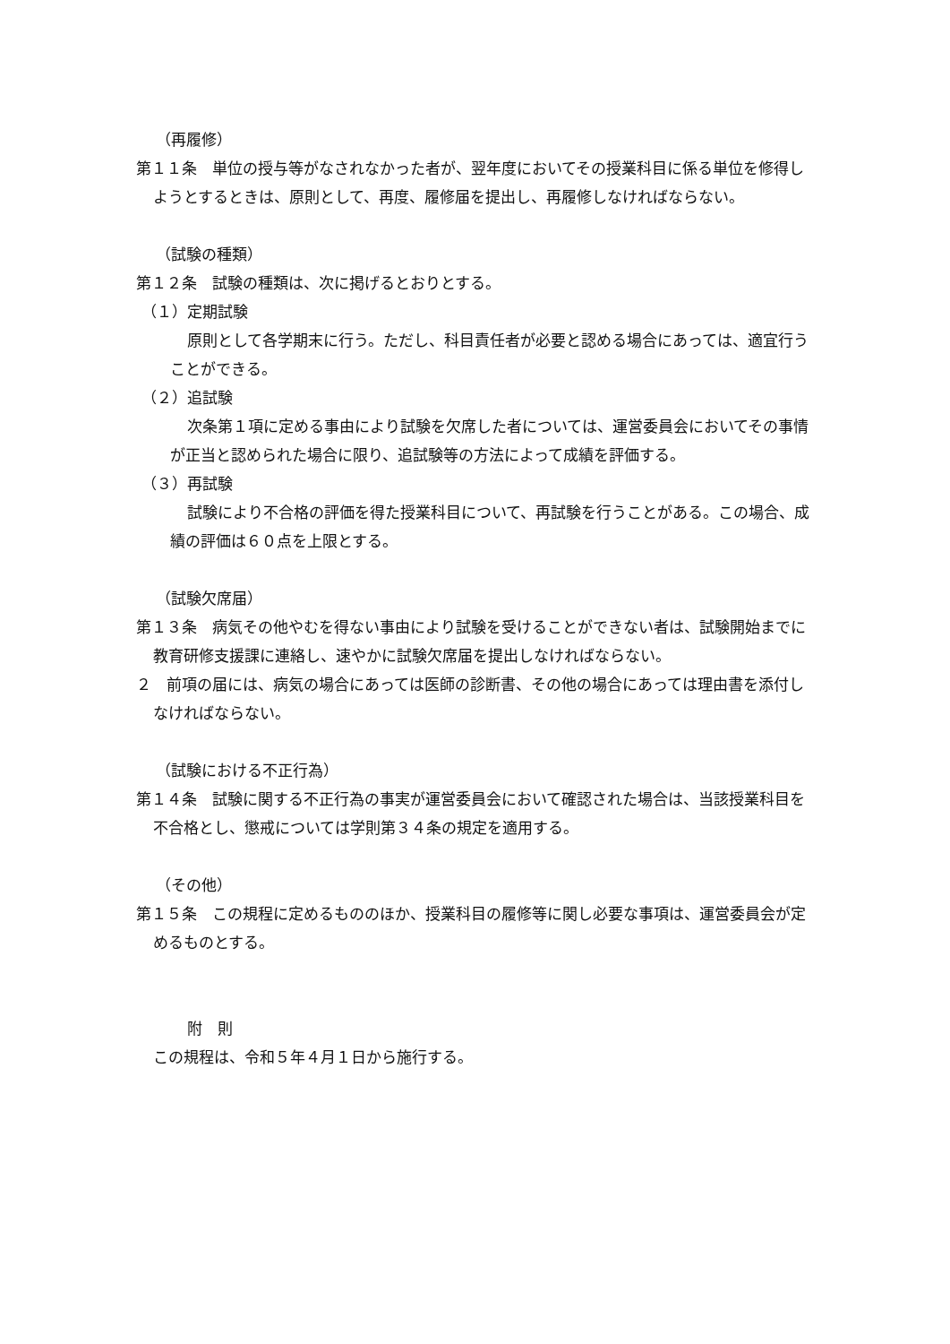（再履修）
第１１条　単位の授与等がなされなかった者が、翌年度においてその授業科目に係る単位を修得しようとするときは、原則として、再度、履修届を提出し、再履修しなければならない。
（試験の種類）
第１２条　試験の種類は、次に掲げるとおりとする。
（１）定期試験
原則として各学期末に行う。ただし、科目責任者が必要と認める場合にあっては、適宜行うことができる。
（２）追試験
次条第１項に定める事由により試験を欠席した者については、運営委員会においてその事情が正当と認められた場合に限り、追試験等の方法によって成績を評価する。
（３）再試験
試験により不合格の評価を得た授業科目について、再試験を行うことがある。この場合、成績の評価は６０点を上限とする。
（試験欠席届）
第１３条　病気その他やむを得ない事由により試験を受けることができない者は、試験開始までに教育研修支援課に連絡し、速やかに試験欠席届を提出しなければならない。
２　前項の届には、病気の場合にあっては医師の診断書、その他の場合にあっては理由書を添付しなければならない。
（試験における不正行為）
第１４条　試験に関する不正行為の事実が運営委員会において確認された場合は、当該授業科目を不合格とし、懲戒については学則第３４条の規定を適用する。
（その他）
第１５条　この規程に定めるもののほか、授業科目の履修等に関し必要な事項は、運営委員会が定めるものとする。
附　則
この規程は、令和５年４月１日から施行する。